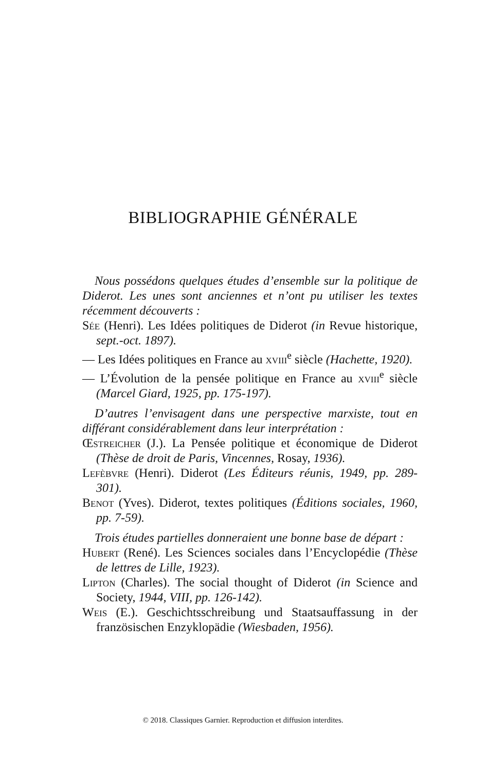BIBLIOGRAPHIE GÉNÉRALE
Nous possédons quelques études d’ensemble sur la politique de Diderot. Les unes sont anciennes et n’ont pu utiliser les textes récemment découverts :
Sée (Henri). Les Idées politiques de Diderot (in Revue historique, sept.-oct. 1897).
— Les Idées politiques en France au xviii<sup>e</sup> siècle (Hachette, 1920).
— L’Évolution de la pensée politique en France au xviii<sup>e</sup> siècle (Marcel Giard, 1925, pp. 175-197).
D’autres l’envisagent dans une perspective marxiste, tout en différant considérablement dans leur interprétation :
Œstreicher (J.). La Pensée politique et économique de Diderot (Thèse de droit de Paris, Vincennes, Rosay, 1936).
Lefèbvre (Henri). Diderot (Les Éditeurs réunis, 1949, pp. 289-301).
Benot (Yves). Diderot, textes politiques (Éditions sociales, 1960, pp. 7-59).
Trois études partielles donneraient une bonne base de départ :
Hubert (René). Les Sciences sociales dans l’Encyclopédie (Thèse de lettres de Lille, 1923).
Lipton (Charles). The social thought of Diderot (in Science and Society, 1944, VIII, pp. 126-142).
Weis (E.). Geschichtsschreibung und Staatsauffassung in der französischen Enzyklopädie (Wiesbaden, 1956).
© 2018. Classiques Garnier. Reproduction et diffusion interdites.